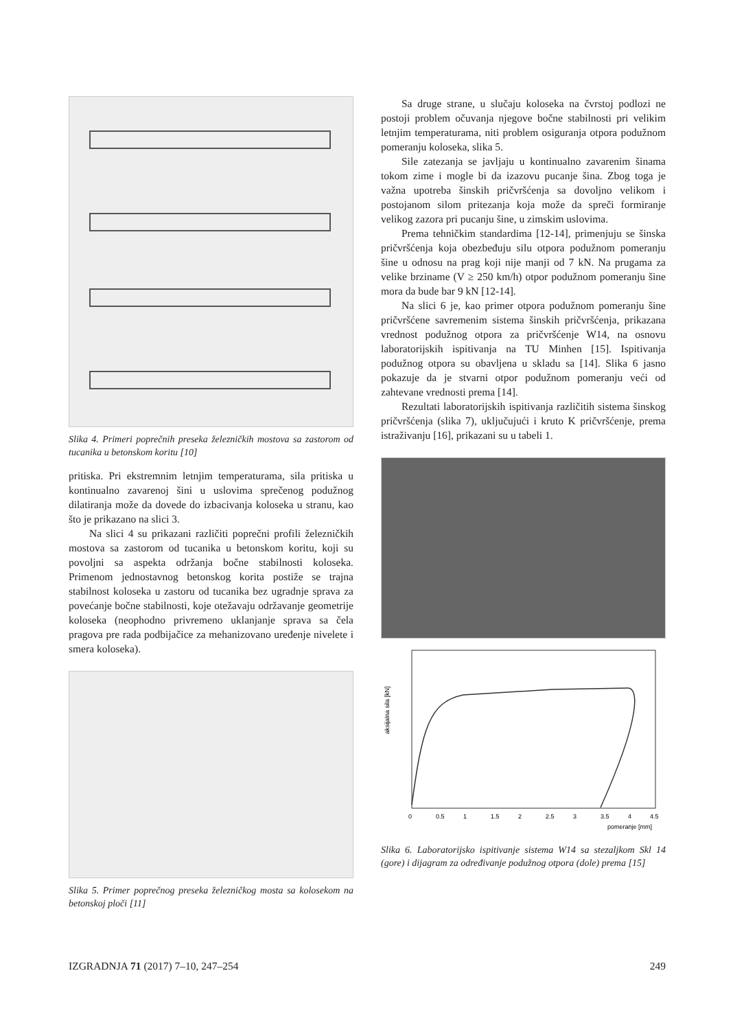Slika 4. Primeri poprečnih preseka železničkih mostova sa zastorom od tucanika u betonskom koritu [10]
pritiska. Pri ekstremnim letnjim temperaturama, sila pritiska u kontinualno zavarenoj šini u uslovima sprečenog podužnog dilatiranja može da dovede do izbacivanja koloseka u stranu, kao što je prikazano na slici 3.
Na slici 4 su prikazani različiti poprečni profili železničkih mostova sa zastorom od tucanika u betonskom koritu, koji su povoljni sa aspekta održanja bočne stabilnosti koloseka. Primenom jednostavnog betonskog korita postiže se trajna stabilnost koloseka u zastoru od tucanika bez ugradnje sprava za povećanje bočne stabilnosti, koje otežavaju održavanje geometrije koloseka (neophodno privremeno uklanjanje sprava sa čela pragova pre rada podbijačice za mehanizovano uređenje nivelete i smera koloseka).
Slika 5. Primer poprečnog preseka železničkog mosta sa kolosekom na betonskoj ploči [11]
Sa druge strane, u slučaju koloseka na čvrstoj podlozi ne postoji problem očuvanja njegove bočne stabilnosti pri velikim letnjim temperaturama, niti problem osiguranja otpora podužnom pomeranju koloseka, slika 5.
Sile zatezanja se javljaju u kontinualno zavarenim šinama tokom zime i mogle bi da izazovu pucanje šina. Zbog toga je važna upotreba šinskih pričvršćenja sa dovoljno velikom i postojanom silom pritezanja koja može da spreči formiranje velikog zazora pri pucanju šine, u zimskim uslovima.
Prema tehničkim standardima [12-14], primenjuju se šinska pričvršćenja koja obezbeđuju silu otpora podužnom pomeranju šine u odnosu na prag koji nije manji od 7 kN. Na prugama za velike brziname (V ≥ 250 km/h) otpor podužnom pomeranju šine mora da bude bar 9 kN [12-14].
Na slici 6 je, kao primer otpora podužnom pomeranju šine pričvršćene savremenim sistema šinskih pričvršćenja, prikazana vrednost podužnog otpora za pričvršćenje W14, na osnovu laboratorijskih ispitivanja na TU Minhen [15]. Ispitivanja podužnog otpora su obavljena u skladu sa [14]. Slika 6 jasno pokazuje da je stvarni otpor podužnom pomeranju veći od zahtevane vrednosti prema [14].
Rezultati laboratorijskih ispitivanja različitih sistema šinskog pričvršćenja (slika 7), uključujući i kruto K pričvršćenje, prema istraživanju [16], prikazani su u tabeli 1.
aksijalna sila [kN]
0
0.5
1
1.5
2
2.5
3
3.5
4
4.5
pomeranje [mm]
Slika 6. Laboratorijsko ispitivanje sistema W14 sa stezaljkom Skl 14 (gore) i dijagram za određivanje podužnog otpora (dole) prema [15]
IZGRADNJA 71 (2017) 7–10, 247–254 249